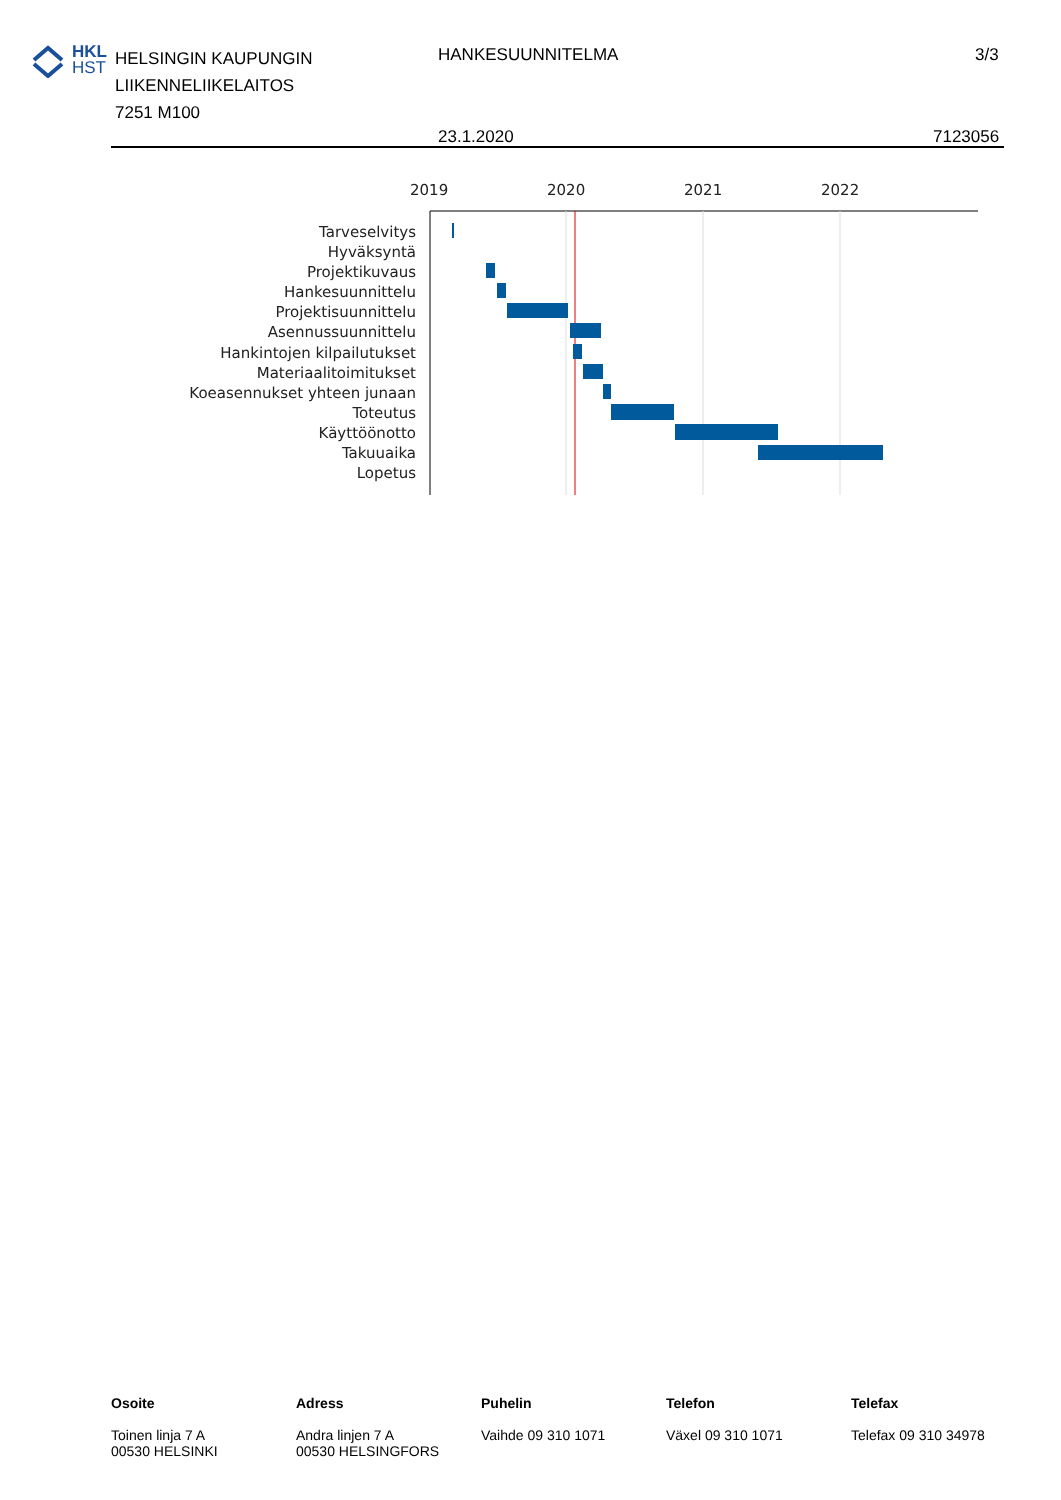HKL
HST
HELSINGIN KAUPUNGIN
LIIKENNELIIKELAITOS
7251 M100
HANKESUUNNITELMA 3/3
23.1.2020 7123056
2019
2020
2021
2022
Tarveselvitys
Hyväksyntä
Projektikuvaus
Hankesuunnittelu
Projektisuunnittelu
Asennussuunnittelu
Hankintojen kilpailutukset
Materiaalitoimitukset
Koeasennukset yhteen junaan
Toteutus
Käyttöönotto
Takuuaika
Lopetus
Osoite
Toinen linja 7 A
00530 HELSINKI
Adress
Andra linjen 7 A
00530 HELSINGFORS
Puhelin
Vaihde 09 310 1071
Telefon
Växel 09 310 1071
Telefax
Telefax 09 310 34978